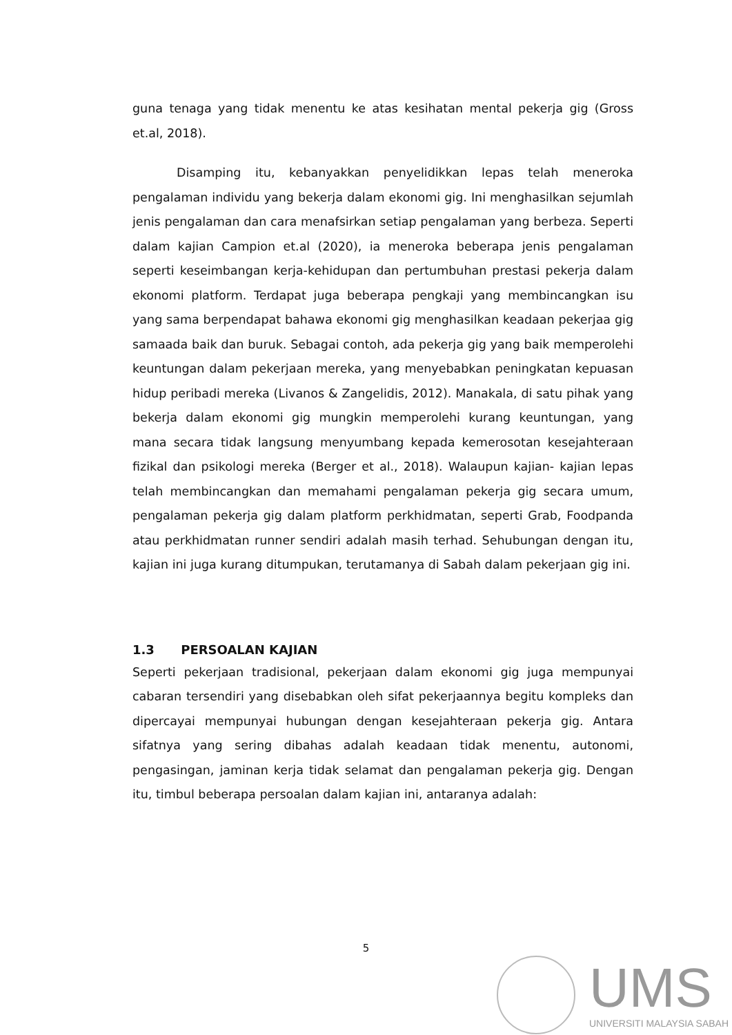guna tenaga yang tidak menentu ke atas kesihatan mental pekerja gig (Gross et.al, 2018).
Disamping itu, kebanyakkan penyelidikkan lepas telah meneroka pengalaman individu yang bekerja dalam ekonomi gig. Ini menghasilkan sejumlah jenis pengalaman dan cara menafsirkan setiap pengalaman yang berbeza. Seperti dalam kajian Campion et.al (2020), ia meneroka beberapa jenis pengalaman seperti keseimbangan kerja-kehidupan dan pertumbuhan prestasi pekerja dalam ekonomi platform. Terdapat juga beberapa pengkaji yang membincangkan isu yang sama berpendapat bahawa ekonomi gig menghasilkan keadaan pekerjaa gig samaada baik dan buruk. Sebagai contoh, ada pekerja gig yang baik memperolehi keuntungan dalam pekerjaan mereka, yang menyebabkan peningkatan kepuasan hidup peribadi mereka (Livanos & Zangelidis, 2012). Manakala, di satu pihak yang bekerja dalam ekonomi gig mungkin memperolehi kurang keuntungan, yang mana secara tidak langsung menyumbang kepada kemerosotan kesejahteraan fizikal dan psikologi mereka (Berger et al., 2018). Walaupun kajian- kajian lepas telah membincangkan dan memahami pengalaman pekerja gig secara umum, pengalaman pekerja gig dalam platform perkhidmatan, seperti Grab, Foodpanda atau perkhidmatan runner sendiri adalah masih terhad. Sehubungan dengan itu, kajian ini juga kurang ditumpukan, terutamanya di Sabah dalam pekerjaan gig ini.
1.3 PERSOALAN KAJIAN
Seperti pekerjaan tradisional, pekerjaan dalam ekonomi gig juga mempunyai cabaran tersendiri yang disebabkan oleh sifat pekerjaannya begitu kompleks dan dipercayai mempunyai hubungan dengan kesejahteraan pekerja gig. Antara sifatnya yang sering dibahas adalah keadaan tidak menentu, autonomi, pengasingan, jaminan kerja tidak selamat dan pengalaman pekerja gig. Dengan itu, timbul beberapa persoalan dalam kajian ini, antaranya adalah:
5
UMS
UNIVERSITI MALAYSIA SABAH